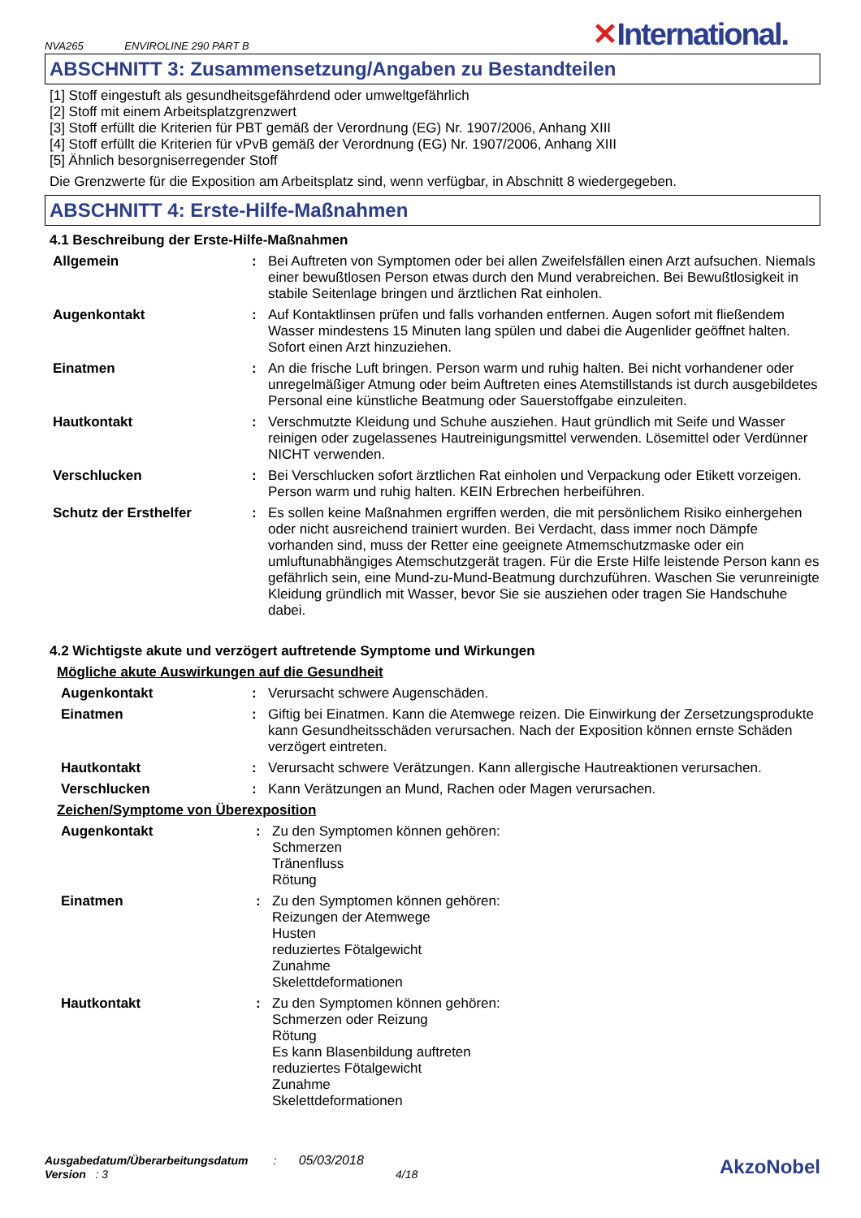NVA265 ENVIROLINE 290 PART B
✕International.
ABSCHNITT 3: Zusammensetzung/Angaben zu Bestandteilen
[1] Stoff eingestuft als gesundheitsgefährdend oder umweltgefährlich
[2] Stoff mit einem Arbeitsplatzgrenzwert
[3] Stoff erfüllt die Kriterien für PBT gemäß der Verordnung (EG) Nr. 1907/2006, Anhang XIII
[4] Stoff erfüllt die Kriterien für vPvB gemäß der Verordnung (EG) Nr. 1907/2006, Anhang XIII
[5] Ähnlich besorgniserregender Stoff
Die Grenzwerte für die Exposition am Arbeitsplatz sind, wenn verfügbar, in Abschnitt 8 wiedergegeben.
ABSCHNITT 4: Erste-Hilfe-Maßnahmen
4.1 Beschreibung der Erste-Hilfe-Maßnahmen
Allgemein : Bei Auftreten von Symptomen oder bei allen Zweifelsfällen einen Arzt aufsuchen. Niemals einer bewußtlosen Person etwas durch den Mund verabreichen. Bei Bewußtlosigkeit in stabile Seitenlage bringen und ärztlichen Rat einholen.
Augenkontakt : Auf Kontaktlinsen prüfen und falls vorhanden entfernen. Augen sofort mit fließendem Wasser mindestens 15 Minuten lang spülen und dabei die Augenlider geöffnet halten. Sofort einen Arzt hinzuziehen.
Einatmen : An die frische Luft bringen. Person warm und ruhig halten. Bei nicht vorhandener oder unregelmäßiger Atmung oder beim Auftreten eines Atemstillstands ist durch ausgebildetes Personal eine künstliche Beatmung oder Sauerstoffgabe einzuleiten.
Hautkontakt : Verschmutzte Kleidung und Schuhe ausziehen. Haut gründlich mit Seife und Wasser reinigen oder zugelassenes Hautreinigungsmittel verwenden. Lösemittel oder Verdünner NICHT verwenden.
Verschlucken : Bei Verschlucken sofort ärztlichen Rat einholen und Verpackung oder Etikett vorzeigen. Person warm und ruhig halten. KEIN Erbrechen herbeiführen.
Schutz der Ersthelfer : Es sollen keine Maßnahmen ergriffen werden, die mit persönlichem Risiko einhergehen oder nicht ausreichend trainiert wurden. Bei Verdacht, dass immer noch Dämpfe vorhanden sind, muss der Retter eine geeignete Atmemschutzmaske oder ein umluftunabhängiges Atemschutzgerät tragen. Für die Erste Hilfe leistende Person kann es gefährlich sein, eine Mund-zu-Mund-Beatmung durchzuführen. Waschen Sie verunreinigte Kleidung gründlich mit Wasser, bevor Sie sie ausziehen oder tragen Sie Handschuhe dabei.
4.2 Wichtigste akute und verzögert auftretende Symptome und Wirkungen
Mögliche akute Auswirkungen auf die Gesundheit
Augenkontakt : Verursacht schwere Augenschäden.
Einatmen : Giftig bei Einatmen. Kann die Atemwege reizen. Die Einwirkung der Zersetzungsprodukte kann Gesundheitsschäden verursachen. Nach der Exposition können ernste Schäden verzögert eintreten.
Hautkontakt : Verursacht schwere Verätzungen. Kann allergische Hautreaktionen verursachen.
Verschlucken : Kann Verätzungen an Mund, Rachen oder Magen verursachen.
Zeichen/Symptome von Überexposition
Augenkontakt : Zu den Symptomen können gehören:
Schmerzen
Tränenfluss
Rötung
Einatmen : Zu den Symptomen können gehören:
Reizungen der Atemwege
Husten
reduziertes Fötalgewicht
Zunahme
Skelettdeformationen
Hautkontakt : Zu den Symptomen können gehören:
Schmerzen oder Reizung
Rötung
Es kann Blasenbildung auftreten
reduziertes Fötalgewicht
Zunahme
Skelettdeformationen
Ausgabedatum/Überarbeitungsdatum : 05/03/2018
Version : 3 4/18
AkzoNobel